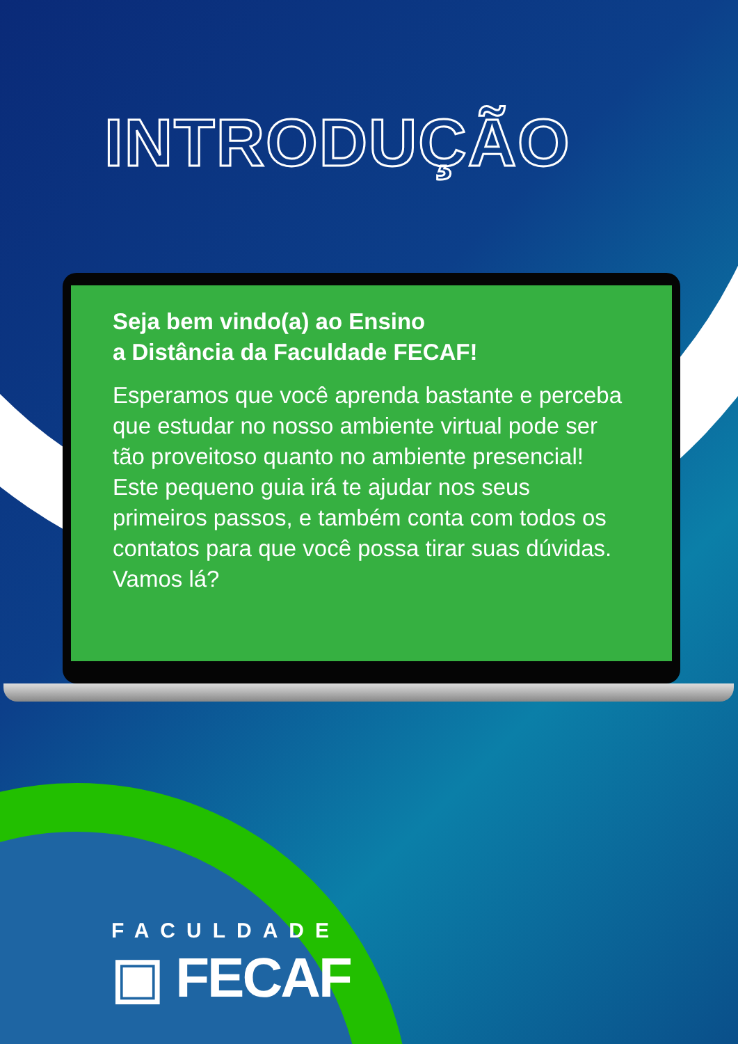INTRODUÇÃO
Seja bem vindo(a) ao Ensino
a Distância da Faculdade FECAF!
Esperamos que você aprenda bastante e perceba que estudar no nosso ambiente virtual pode ser tão proveitoso quanto no ambiente presencial! Este pequeno guia irá te ajudar nos seus primeiros passos, e também conta com todos os contatos para que você possa tirar suas dúvidas. Vamos lá?
FACULDADE
▣ FECAF